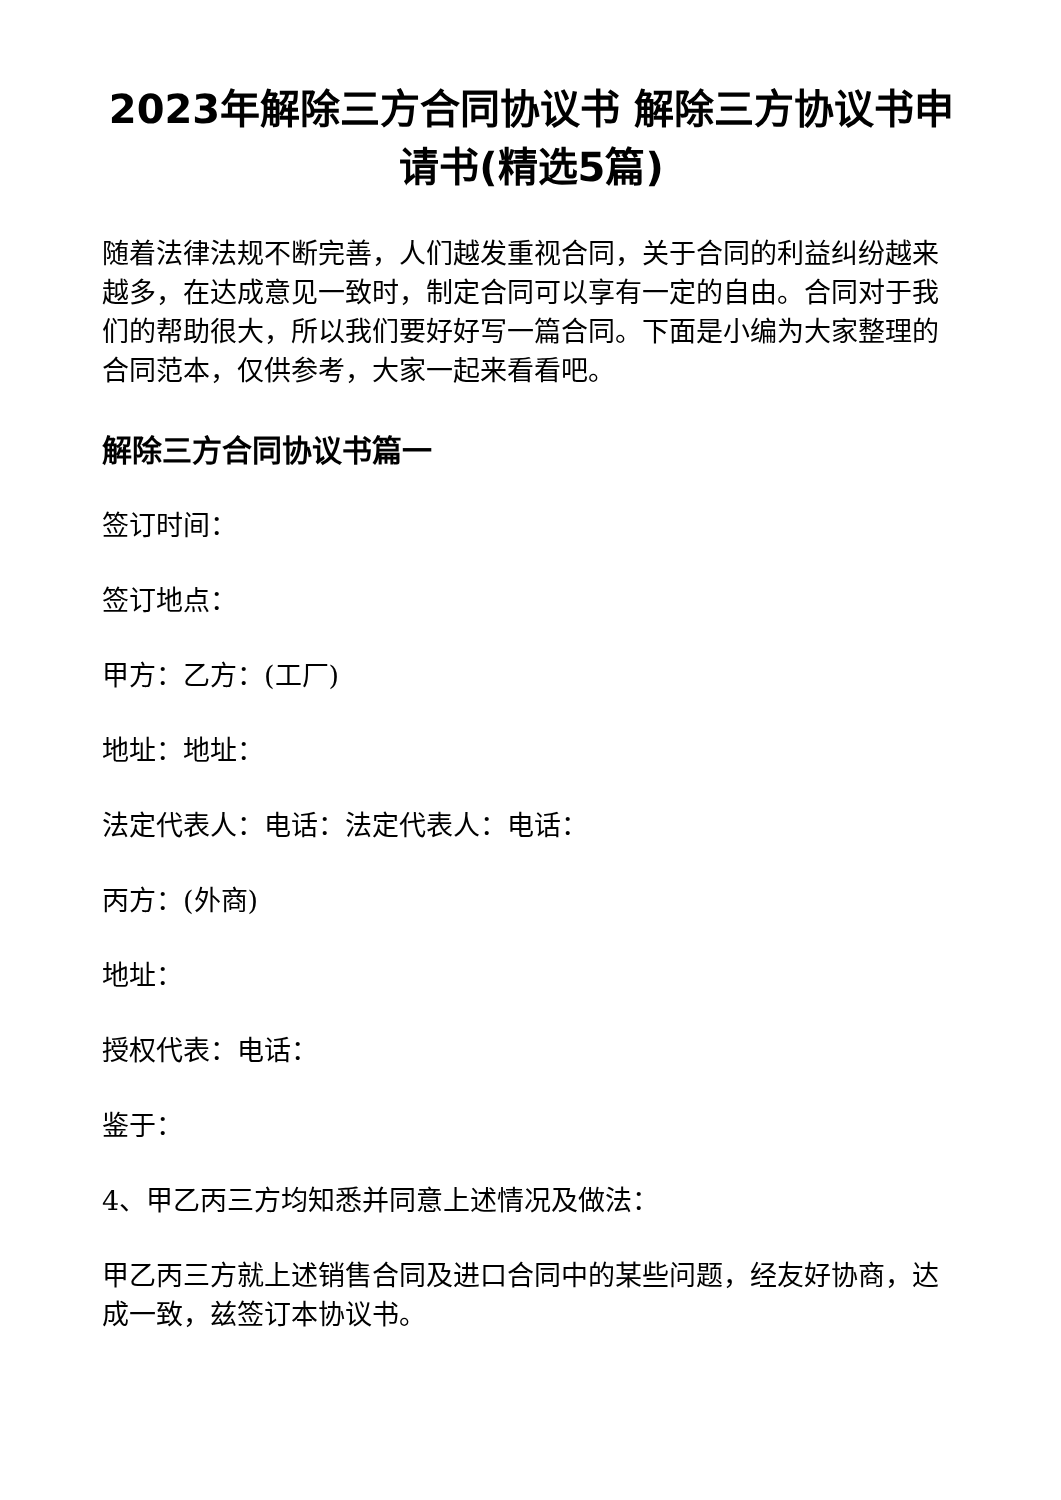2023年解除三方合同协议书 解除三方协议书申请书(精选5篇)
随着法律法规不断完善，人们越发重视合同，关于合同的利益纠纷越来越多，在达成意见一致时，制定合同可以享有一定的自由。合同对于我们的帮助很大，所以我们要好好写一篇合同。下面是小编为大家整理的合同范本，仅供参考，大家一起来看看吧。
解除三方合同协议书篇一
签订时间：
签订地点：
甲方：乙方：(工厂)
地址：地址：
法定代表人：电话：法定代表人：电话：
丙方：(外商)
地址：
授权代表：电话：
鉴于：
4、甲乙丙三方均知悉并同意上述情况及做法：
甲乙丙三方就上述销售合同及进口合同中的某些问题，经友好协商，达成一致，兹签订本协议书。